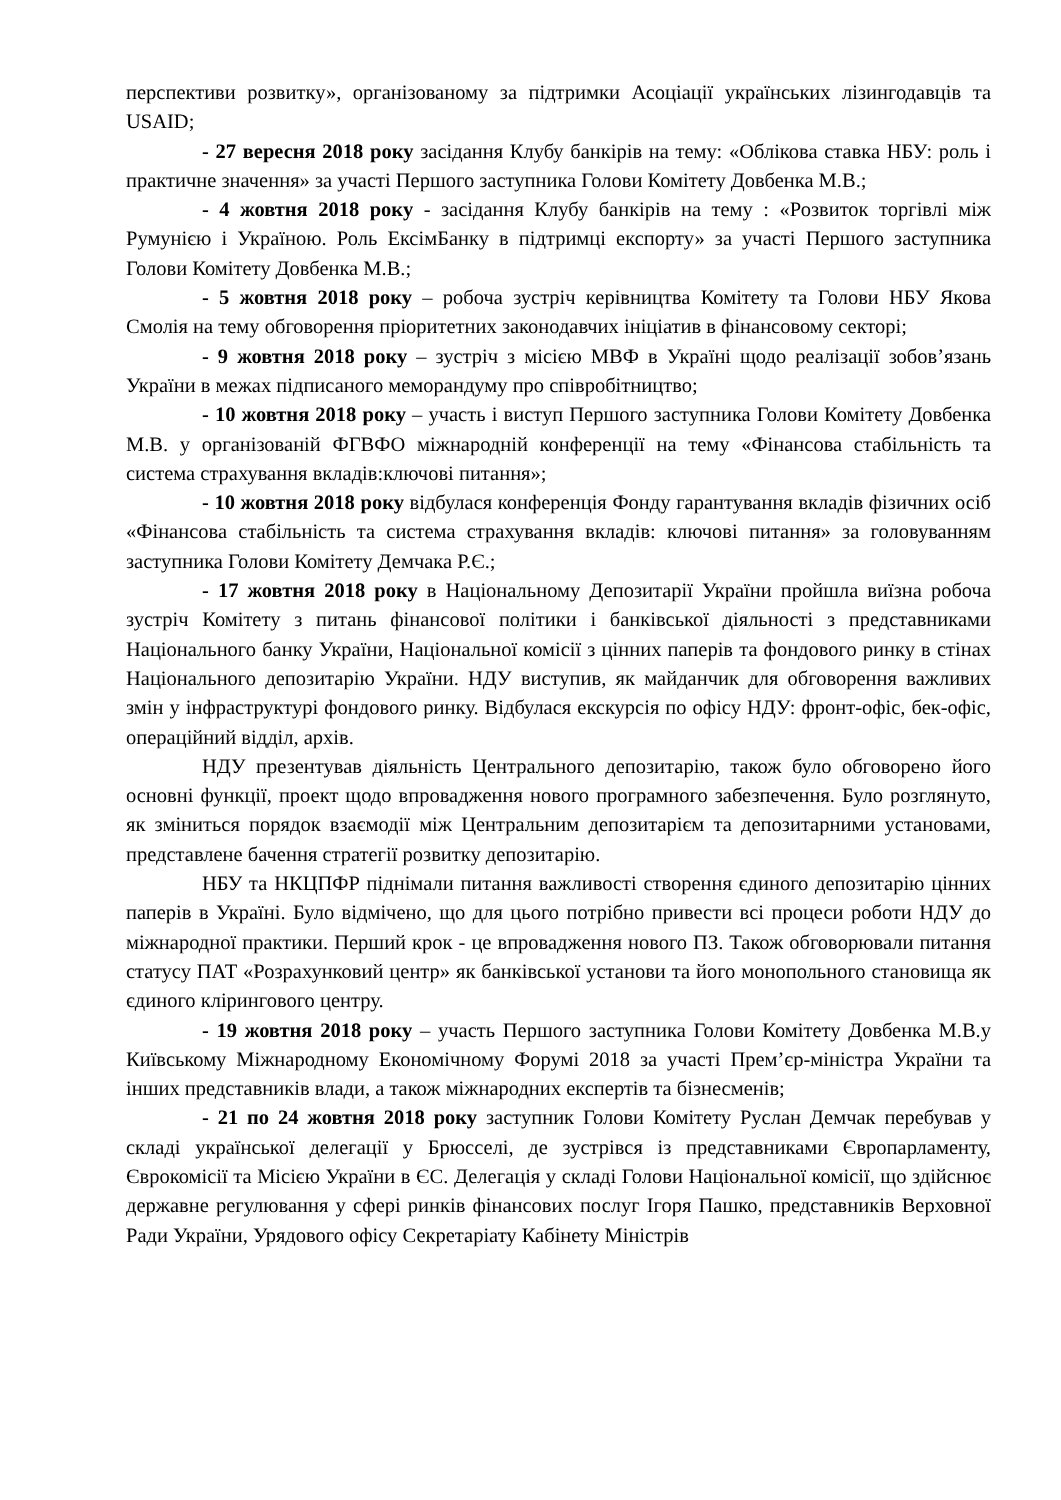перспективи розвитку», організованому за підтримки Асоціації українських лізингодавців та USAID;
- 27 вересня 2018 року засідання Клубу банкірів на тему: «Облікова ставка НБУ: роль і практичне значення» за участі Першого заступника Голови Комітету Довбенка М.В.;
- 4 жовтня 2018 року - засідання Клубу банкірів на тему : «Розвиток торгівлі між Румунією і Україною. Роль ЕксімБанку в підтримці експорту» за участі Першого заступника Голови Комітету Довбенка М.В.;
- 5 жовтня 2018 року – робоча зустріч керівництва Комітету та Голови НБУ Якова Смолія на тему обговорення пріоритетних законодавчих ініціатив в фінансовому секторі;
- 9 жовтня 2018 року – зустріч з місією МВФ в Україні щодо реалізації зобов’язань України в межах підписаного меморандуму про співробітництво;
- 10 жовтня 2018 року – участь і виступ Першого заступника Голови Комітету Довбенка М.В. у організованій ФГВФО міжнародній конференції на тему «Фінансова стабільність та система страхування вкладів:ключові питання»;
- 10 жовтня 2018 року відбулася конференція Фонду гарантування вкладів фізичних осіб «Фінансова стабільність та система страхування вкладів: ключові питання» за головуванням заступника Голови Комітету Демчака Р.Є.;
- 17 жовтня 2018 року в Національному Депозитарії України пройшла виїзна робоча зустріч Комітету з питань фінансової політики і банківської діяльності з представниками Національного банку України, Національної комісії з цінних паперів та фондового ринку в стінах Національного депозитарію України. НДУ виступив, як майданчик для обговорення важливих змін у інфраструктурі фондового ринку. Відбулася екскурсія по офісу НДУ: фронт-офіс, бек-офіс, операційний відділ, архів.
НДУ презентував діяльність Центрального депозитарію, також було обговорено його основні функції, проект щодо впровадження нового програмного забезпечення. Було розглянуто, як зміниться порядок взаємодії між Центральним депозитарієм та депозитарними установами, представлене бачення стратегії розвитку депозитарію.
НБУ та НКЦПФР піднімали питання важливості створення єдиного депозитарію цінних паперів в Україні. Було відмічено, що для цього потрібно привести всі процеси роботи НДУ до міжнародної практики. Перший крок - це впровадження нового ПЗ. Також обговорювали питання статусу ПАТ «Розрахунковий центр» як банківської установи та його монопольного становища як єдиного клірингового центру.
- 19 жовтня 2018 року – участь Першого заступника Голови Комітету Довбенка М.В.у Київському Міжнародному Економічному Форумі 2018 за участі Прем’єр-міністра України та інших представників влади, а також міжнародних експертів та бізнесменів;
- 21 по 24 жовтня 2018 року заступник Голови Комітету Руслан Демчак перебував у складі української делегації у Брюсселі, де зустрівся із представниками Європарламенту, Єврокомісії та Місією України в ЄС. Делегація у складі Голови Національної комісії, що здійснює державне регулювання у сфері ринків фінансових послуг Ігоря Пашко, представників Верховної Ради України, Урядового офісу Секретаріату Кабінету Міністрів